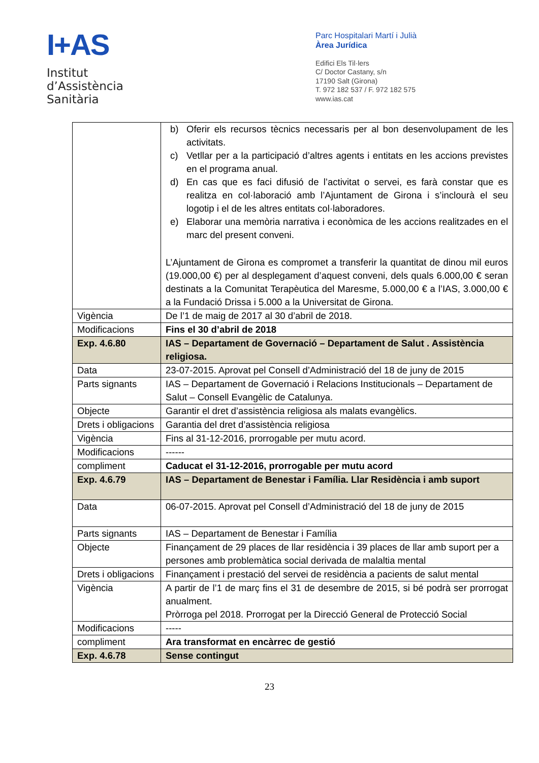I+AS
Institut
d’Assistència
Sanitària
Parc Hospitalari Martí i Julià
Àrea Jurídica
Edifici Els Til·lers
C/ Doctor Castany, s/n
17190 Salt (Girona)
T. 972 182 537 / F. 972 182 575
www.ias.cat
| | b) Oferir els recursos tècnics necessaris per al bon desenvolupament de les activitats. c) Vetllar per a la participació d’altres agents i entitats en les accions previstes en el programa anual. d) En cas que es faci difusió de l’activitat o servei, es farà constar que es realitza en col·laboració amb l’Ajuntament de Girona i s’inclourà el seu logotip i el de les altres entitats col·laboradores. e) Elaborar una memòria narrativa i econòmica de les accions realitzades en el marc del present conveni. L’Ajuntament de Girona es compromet a transferir la quantitat de dinou mil euros (19.000,00 €) per al desplegament d’aquest conveni, dels quals 6.000,00 € seran destinats a la Comunitat Terapèutica del Maresme, 5.000,00 € a l’IAS, 3.000,00 € a la Fundació Drissa i 5.000 a la Universitat de Girona. |
| Vigència | De l’1 de maig de 2017 al 30 d’abril de 2018. |
| Modificacions | Fins el 30 d’abril de 2018 |
| Exp. 4.6.80 | IAS – Departament de Governació – Departament de Salut . Assistència religiosa. |
| Data | 23-07-2015. Aprovat pel Consell d’Administració del 18 de juny de 2015 |
| Parts signants | IAS – Departament de Governació i Relacions Institucionals – Departament de Salut – Consell Evangèlic de Catalunya. |
| Objecte | Garantir el dret d’assistència religiosa als malats evangèlics. |
| Drets i obligacions | Garantia del dret d’assistència religiosa |
| Vigència | Fins al 31-12-2016, prorrogable per mutu acord. |
| Modificacions | ------ |
| compliment | Caducat el 31-12-2016, prorrogable per mutu acord |
| Exp. 4.6.79 | IAS – Departament de Benestar i Família. Llar Residència i amb suport |
| Data | 06-07-2015. Aprovat pel Consell d’Administració del 18 de juny de 2015 |
| Parts signants | IAS – Departament de Benestar i Família |
| Objecte | Finançament de 29 places de llar residència i 39 places de llar amb suport per a persones amb problemàtica social derivada de malaltia mental |
| Drets i obligacions | Finançament i prestació del servei de residència a pacients de salut mental |
| Vigència | A partir de l’1 de març fins el 31 de desembre de 2015, si bé podrà ser prorrogat anualment. Pròrroga pel 2018. Prorrogat per la Direcció General de Protecció Social |
| Modificacions | ----- |
| compliment | Ara transformat en encàrrec de gestió |
| Exp. 4.6.78 | Sense contingut |
23